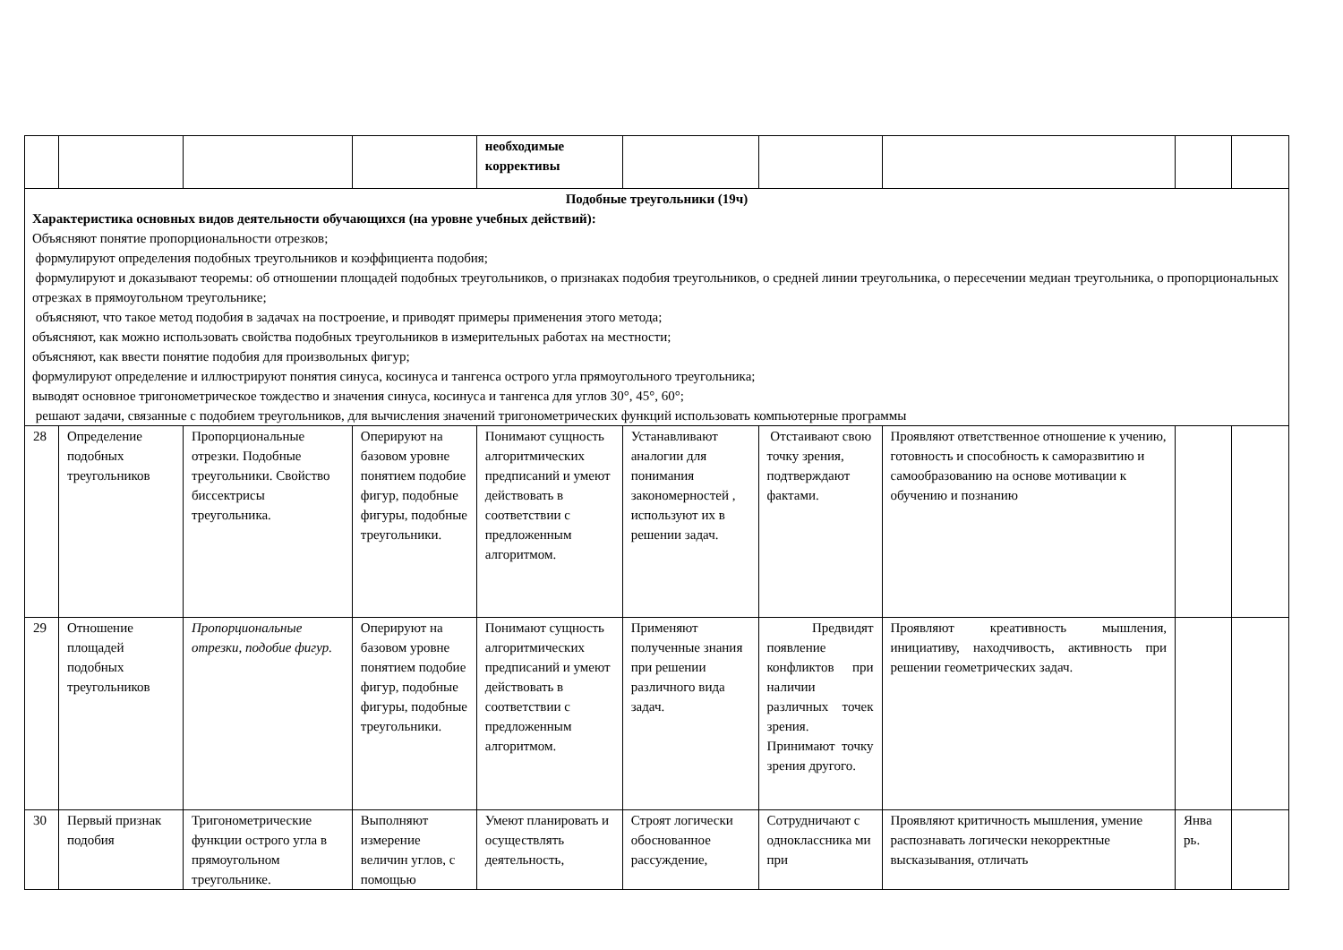| | | | | необходимые коррективы | | | | | |
| Подобные треугольники (19ч) Характеристика основных видов деятельности обучающихся (на уровне учебных действий): Объясняют понятие пропорциональности отрезков; формулируют определения подобных треугольников и коэффициента подобия; формулируют и доказывают теоремы: об отношении площадей подобных треугольников, о признаках подобия треугольников, о средней линии треугольника, о пересечении медиан треугольника, о пропорциональных отрезках в прямоугольном треугольнике; объясняют, что такое метод подобия в задачах на построение, и приводят примеры применения этого метода; объясняют, как можно использовать свойства подобных треугольников в измерительных работах на местности; объясняют, как ввести понятие подобия для произвольных фигур; формулируют определение и иллюстрируют понятия синуса, косинуса и тангенса острого угла прямоугольного треугольника; выводят основное тригонометрическое тождество и значения синуса, косинуса и тангенса для углов 30°, 45°, 60°; решают задачи, связанные с подобием треугольников, для вычисления значений тригонометрических функций использовать компьютерные программы | | | | | | | | | |
| 28 | Определение подобных треугольников | Пропорциональные отрезки. Подобные треугольники. Свойство биссектрисы треугольника. | Оперируют на базовом уровне понятием подобие фигур, подобные фигуры, подобные треугольники. | Понимают сущность алгоритмических предписаний и умеют действовать в соответствии с предложенным алгоритмом. | Устанавливают аналогии для понимания закономерностей , используют их в решении задач. | Отстаивают свою точку зрения, подтверждают фактами. | Проявляют ответственное отношение к учению, готовность и способность к саморазвитию и самообразованию на основе мотивации к обучению и познанию | | |
| 29 | Отношение площадей подобных треугольников | Пропорциональные отрезки, подобие фигур. | Оперируют на базовом уровне понятием подобие фигур, подобные фигуры, подобные треугольники. | Понимают сущность алгоритмических предписаний и умеют действовать в соответствии с предложенным алгоритмом. | Применяют полученные знания при решении различного вида задач. | Предвидят появление конфликтов при наличии различных точек зрения. Принимают точку зрения другого. | Проявляют креативность мышления, инициативу, находчивость, активность при решении геометрических задач. | | |
| 30 | Первый признак подобия | Тригонометрические функции острого угла в прямоугольном треугольнике. | Выполняют измерение величин углов, с помощью | Умеют планировать и осуществлять деятельность, | Строят логически обоснованное рассуждение, | Сотрудничают с одноклассника ми при | Проявляют критичность мышления, умение распознавать логически некорректные высказывания, отличать | Янва рь. | |